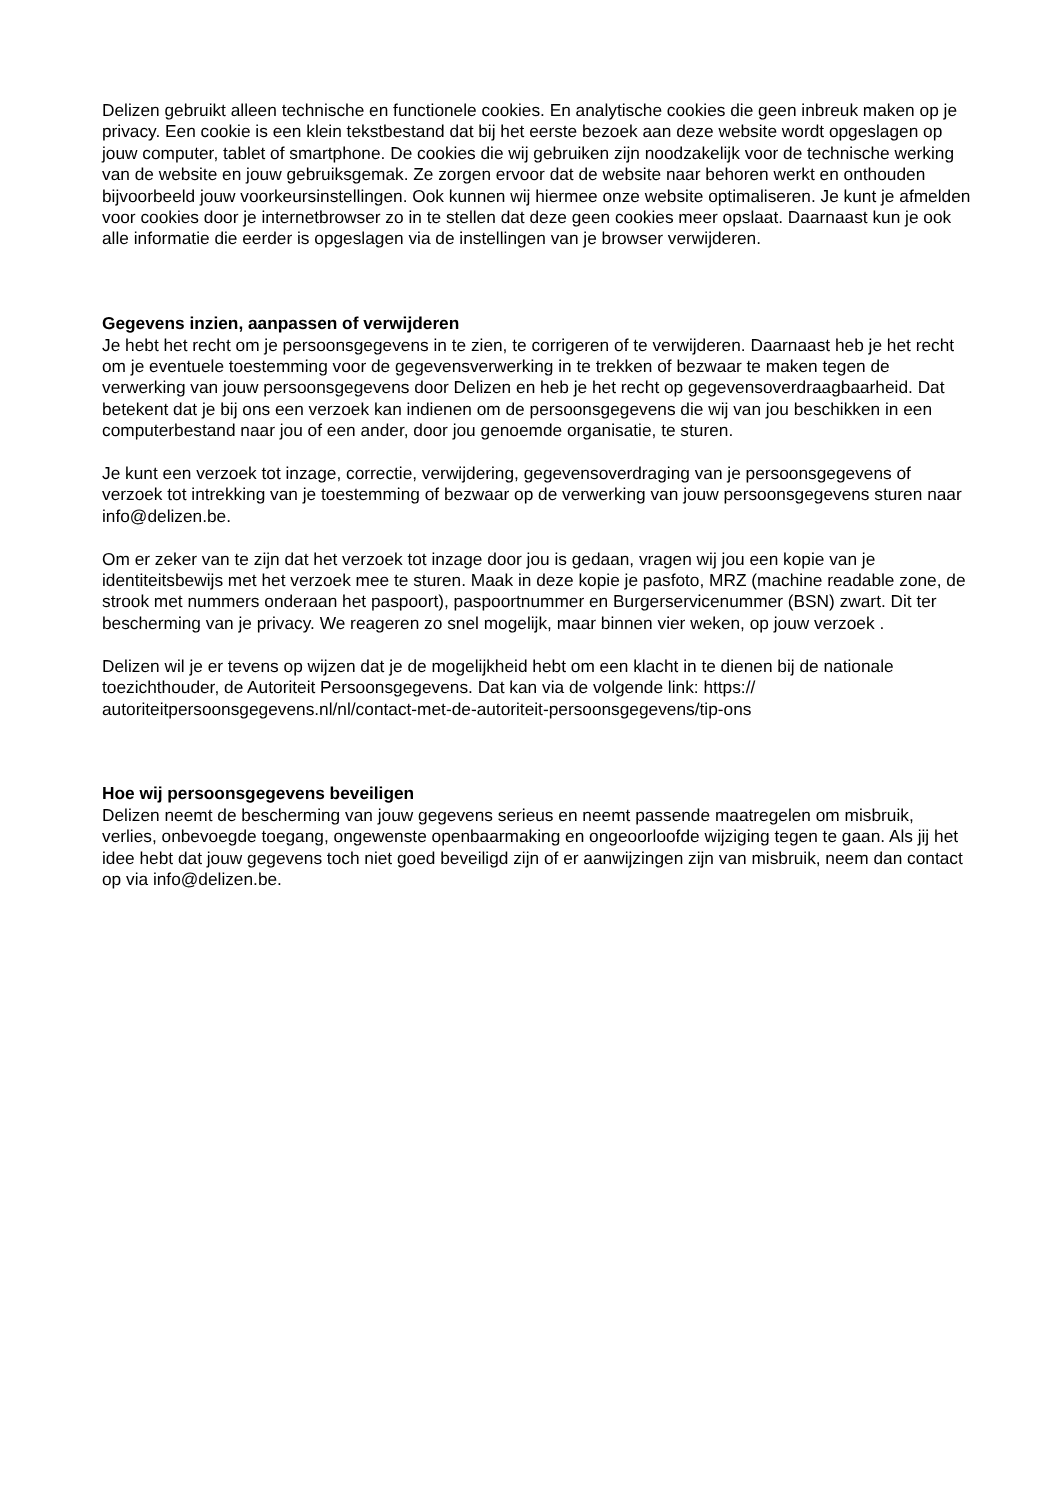Delizen gebruikt alleen technische en functionele cookies. En analytische cookies die geen inbreuk maken op je privacy. Een cookie is een klein tekstbestand dat bij het eerste bezoek aan deze website wordt opgeslagen op jouw computer, tablet of smartphone. De cookies die wij gebruiken zijn noodzakelijk voor de technische werking van de website en jouw gebruiksgemak. Ze zorgen ervoor dat de website naar behoren werkt en onthouden bijvoorbeeld jouw voorkeursinstellingen. Ook kunnen wij hiermee onze website optimaliseren. Je kunt je afmelden voor cookies door je internetbrowser zo in te stellen dat deze geen cookies meer opslaat. Daarnaast kun je ook alle informatie die eerder is opgeslagen via de instellingen van je browser verwijderen.
Gegevens inzien, aanpassen of verwijderen
Je hebt het recht om je persoonsgegevens in te zien, te corrigeren of te verwijderen. Daarnaast heb je het recht om je eventuele toestemming voor de gegevensverwerking in te trekken of bezwaar te maken tegen de verwerking van jouw persoonsgegevens door Delizen en heb je het recht op gegevensoverdraagbaarheid. Dat betekent dat je bij ons een verzoek kan indienen om de persoonsgegevens die wij van jou beschikken in een computerbestand naar jou of een ander, door jou genoemde organisatie, te sturen.
Je kunt een verzoek tot inzage, correctie, verwijdering, gegevensoverdraging van je persoonsgegevens of verzoek tot intrekking van je toestemming of bezwaar op de verwerking van jouw persoonsgegevens sturen naar info@delizen.be.
Om er zeker van te zijn dat het verzoek tot inzage door jou is gedaan, vragen wij jou een kopie van je identiteitsbewijs met het verzoek mee te sturen. Maak in deze kopie je pasfoto, MRZ (machine readable zone, de strook met nummers onderaan het paspoort), paspoortnummer en Burgerservicenummer (BSN) zwart. Dit ter bescherming van je privacy. We reageren zo snel mogelijk, maar binnen vier weken, op jouw verzoek .
Delizen wil je er tevens op wijzen dat je de mogelijkheid hebt om een klacht in te dienen bij de nationale toezichthouder, de Autoriteit Persoonsgegevens. Dat kan via de volgende link: https://
autoriteitpersoonsgegevens.nl/nl/contact-met-de-autoriteit-persoonsgegevens/tip-ons
Hoe wij persoonsgegevens beveiligen
Delizen neemt de bescherming van jouw gegevens serieus en neemt passende maatregelen om misbruik, verlies, onbevoegde toegang, ongewenste openbaarmaking en ongeoorloofde wijziging tegen te gaan. Als jij het idee hebt dat jouw gegevens toch niet goed beveiligd zijn of er aanwijzingen zijn van misbruik, neem dan contact op via info@delizen.be.